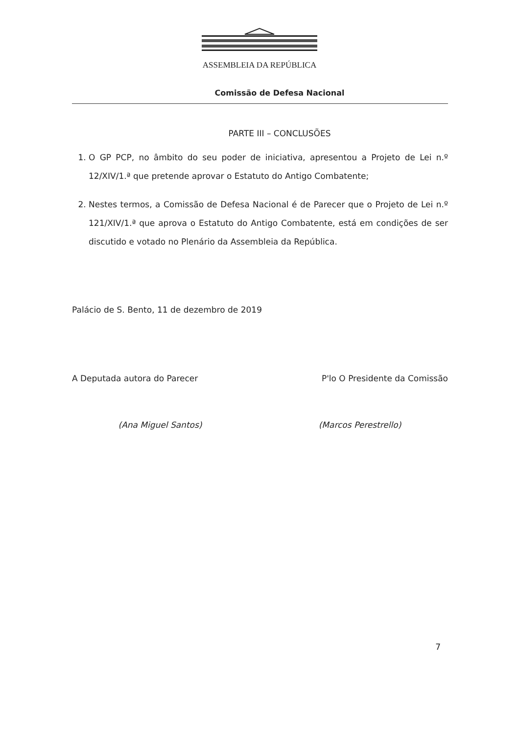ASSEMBLEIA DA REPÚBLICA
Comissão de Defesa Nacional
PARTE III – CONCLUSÕES
1. O GP PCP, no âmbito do seu poder de iniciativa, apresentou a Projeto de Lei n.º 12/XIV/1.ª que pretende aprovar o Estatuto do Antigo Combatente;
2. Nestes termos, a Comissão de Defesa Nacional é de Parecer que o Projeto de Lei n.º 121/XIV/1.ª que aprova o Estatuto do Antigo Combatente, está em condições de ser discutido e votado no Plenário da Assembleia da República.
Palácio de S. Bento, 11 de dezembro de 2019
A Deputada autora do Parecer
(Ana Miguel Santos)
P'lo O Presidente da Comissão
(Marcos Perestrello)
7